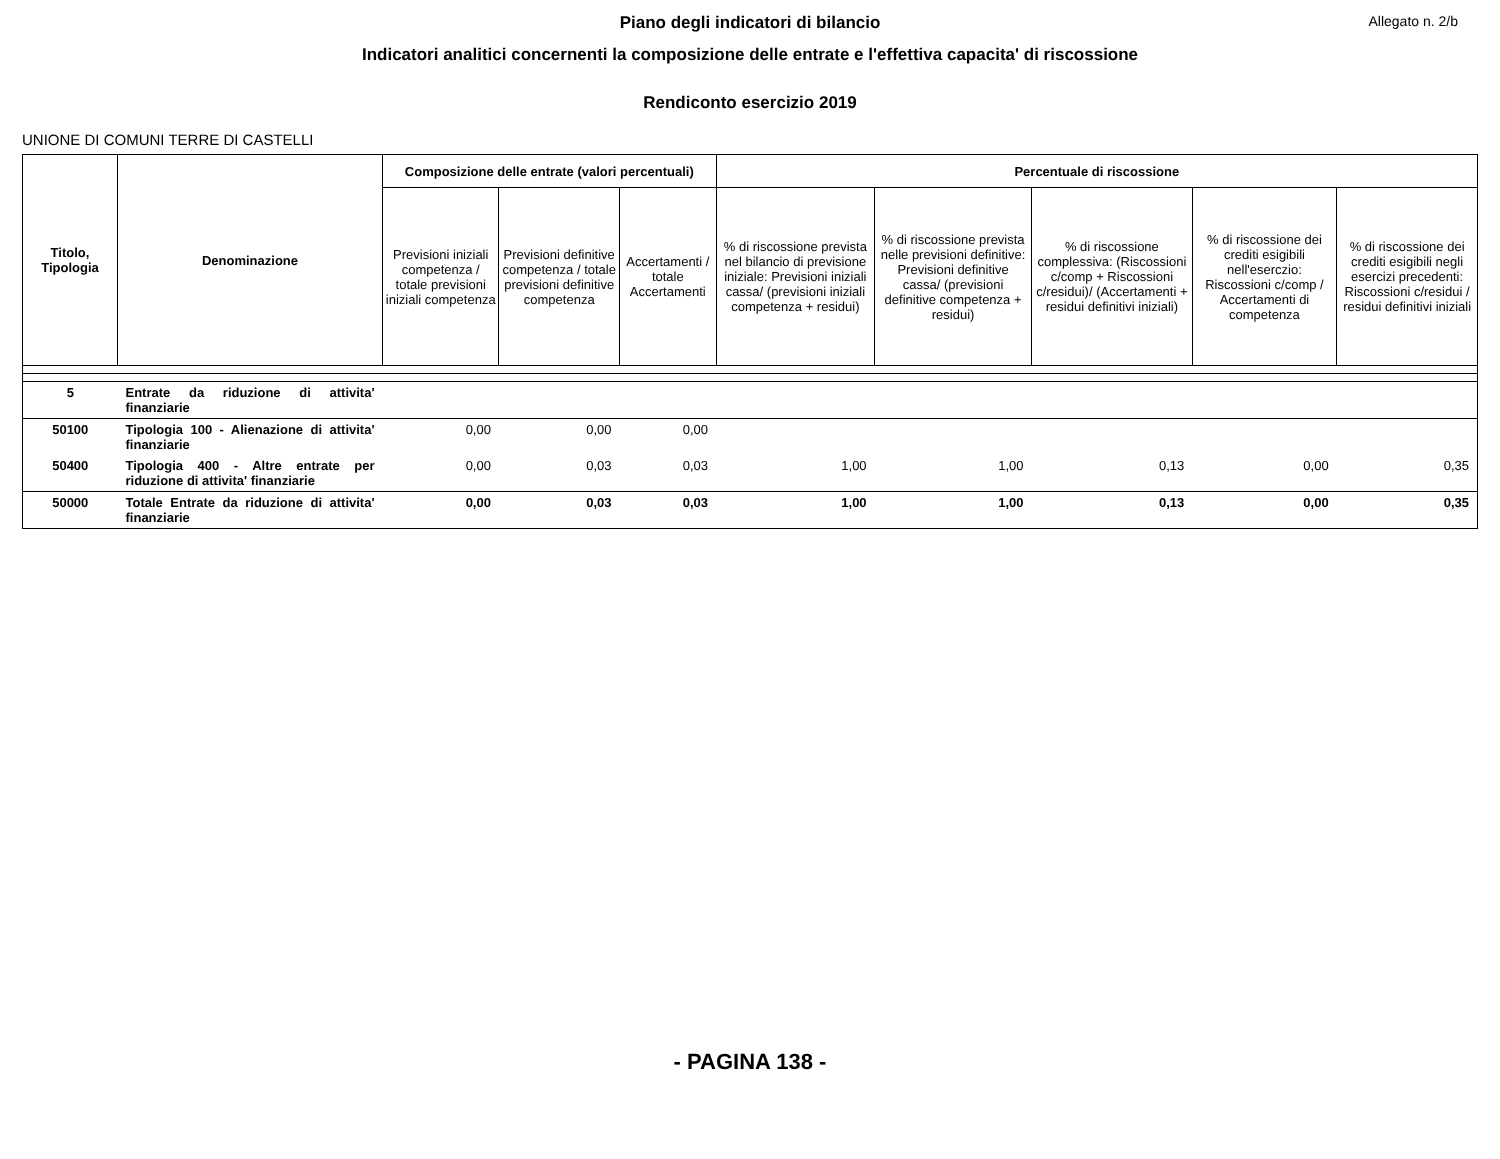Allegato n. 2/b
Piano degli indicatori di bilancio
Indicatori analitici concernenti la composizione delle entrate e l'effettiva capacita' di riscossione
Rendiconto esercizio 2019
UNIONE DI COMUNI TERRE DI CASTELLI
| Titolo, Tipologia | Denominazione | Composizione delle entrate (valori percentuali) | | | Percentuale di riscossione | | | | |
| --- | --- | --- | --- | --- | --- | --- | --- | --- | --- |
| | | Previsioni iniziali competenza / totale previsioni iniziali competenza | Previsioni definitive competenza / totale previsioni definitive competenza | Accertamenti / totale Accertamenti | % di riscossione prevista nel bilancio di previsione iniziale: Previsioni iniziali cassa/ (previsioni iniziali competenza + residui) | % di riscossione prevista nelle previsioni definitive: Previsioni definitive cassa/ (previsioni definitive competenza + residui) | % di riscossione complessiva: (Riscossioni c/comp + Riscossioni c/residui)/ (Accertamenti + residui definitivi iniziali) | % di riscossione dei crediti esigibili nell'eserczio: Riscossioni c/comp / Accertamenti di competenza | % di riscossione dei crediti esigibili negli esercizi precedenti: Riscossioni c/residui / residui definitivi iniziali |
| 5 | Entrate da riduzione di attivita' finanziarie | | | | | | | | |
| 50100 | Tipologia 100 - Alienazione di attivita' finanziarie | 0,00 | 0,00 | 0,00 | | | | | |
| 50400 | Tipologia 400 - Altre entrate per riduzione di attivita' finanziarie | 0,00 | 0,03 | 0,03 | 1,00 | 1,00 | 0,13 | 0,00 | 0,35 |
| 50000 | Totale Entrate da riduzione di attivita' finanziarie | 0,00 | 0,03 | 0,03 | 1,00 | 1,00 | 0,13 | 0,00 | 0,35 |
- PAGINA 138 -